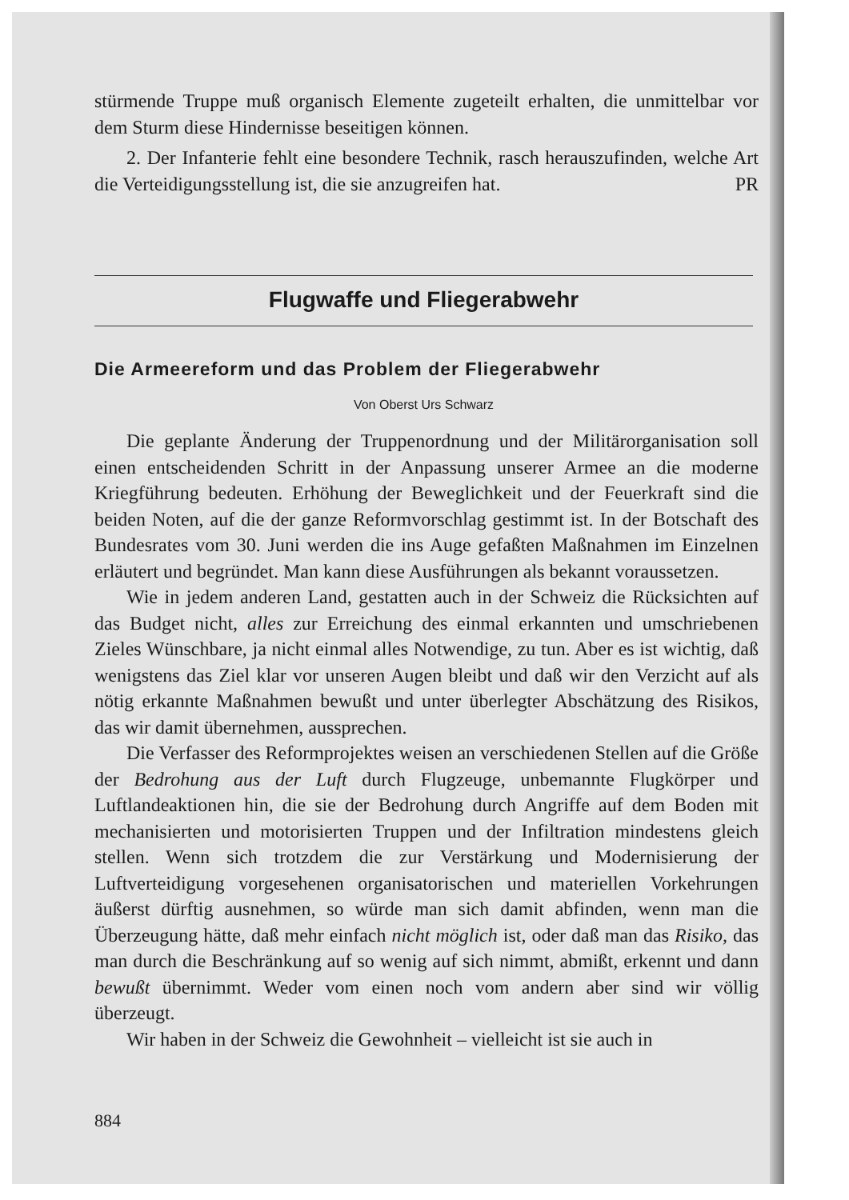stürmende Truppe muß organisch Elemente zugeteilt erhalten, die unmittelbar vor dem Sturm diese Hindernisse beseitigen können.
2. Der Infanterie fehlt eine besondere Technik, rasch herauszufinden, welche Art die Verteidigungsstellung ist, die sie anzugreifen hat. PR
Flugwaffe und Fliegerabwehr
Die Armeereform und das Problem der Fliegerabwehr
Von Oberst Urs Schwarz
Die geplante Änderung der Truppenordnung und der Militärorganisation soll einen entscheidenden Schritt in der Anpassung unserer Armee an die moderne Kriegführung bedeuten. Erhöhung der Beweglichkeit und der Feuerkraft sind die beiden Noten, auf die der ganze Reformvorschlag gestimmt ist. In der Botschaft des Bundesrates vom 30. Juni werden die ins Auge gefaßten Maßnahmen im Einzelnen erläutert und begründet. Man kann diese Ausführungen als bekannt voraussetzen.
Wie in jedem anderen Land, gestatten auch in der Schweiz die Rücksichten auf das Budget nicht, alles zur Erreichung des einmal erkannten und umschriebenen Zieles Wünschbare, ja nicht einmal alles Notwendige, zu tun. Aber es ist wichtig, daß wenigstens das Ziel klar vor unseren Augen bleibt und daß wir den Verzicht auf als nötig erkannte Maßnahmen bewußt und unter überlegter Abschätzung des Risikos, das wir damit übernehmen, aussprechen.
Die Verfasser des Reformprojektes weisen an verschiedenen Stellen auf die Größe der Bedrohung aus der Luft durch Flugzeuge, unbemannte Flugkörper und Luftlandeaktionen hin, die sie der Bedrohung durch Angriffe auf dem Boden mit mechanisierten und motorisierten Truppen und der Infiltration mindestens gleich stellen. Wenn sich trotzdem die zur Verstärkung und Modernisierung der Luftverteidigung vorgesehenen organisatorischen und materiellen Vorkehrungen äußerst dürftig ausnehmen, so würde man sich damit abfinden, wenn man die Überzeugung hätte, daß mehr einfach nicht möglich ist, oder daß man das Risiko, das man durch die Beschränkung auf so wenig auf sich nimmt, abmißt, erkennt und dann bewußt übernimmt. Weder vom einen noch vom andern aber sind wir völlig überzeugt.
Wir haben in der Schweiz die Gewohnheit – vielleicht ist sie auch in
884